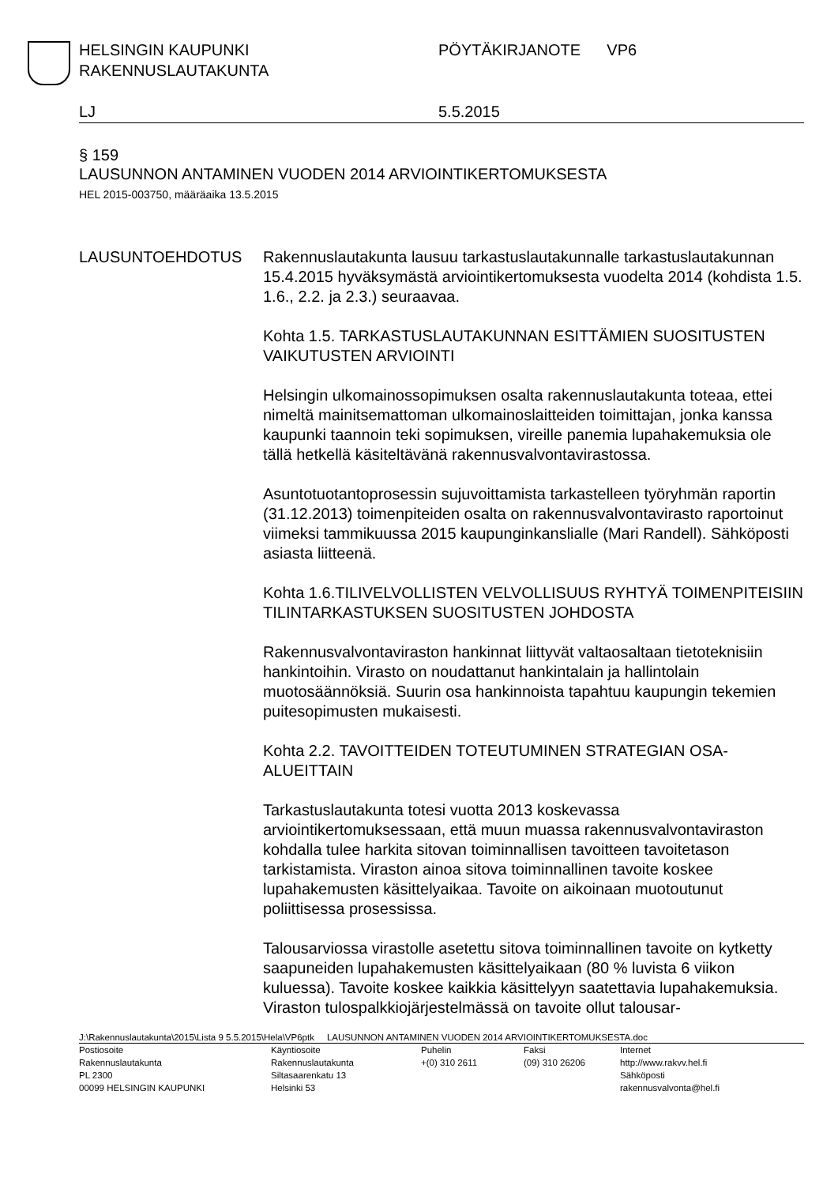HELSINGIN KAUPUNKI
RAKENNUSLAUTAKUNTA
PÖYTÄKIRJANOTE VP6
LJ 5.5.2015
§ 159
LAUSUNNON ANTAMINEN VUODEN 2014 ARVIOINTIKERTOMUKSESTA
HEL 2015-003750, määräaika 13.5.2015
LAUSUNTOEHDOTUS Rakennuslautakunta lausuu tarkastuslautakunnalle tarkastuslautakunnan 15.4.2015 hyväksymästä arviointikertomuksesta vuodelta 2014 (kohdista 1.5. 1.6., 2.2. ja 2.3.) seuraavaa.
Kohta 1.5. TARKASTUSLAUTAKUNNAN ESITTÄMIEN SUOSITUSTEN VAIKUTUSTEN ARVIOINTI
Helsingin ulkomainossopimuksen osalta rakennuslautakunta toteaa, ettei nimeltä mainitsemattoman ulkomainoslaitteiden toimittajan, jonka kanssa kaupunki taannoin teki sopimuksen, vireille panemia lupahakemuksia ole tällä hetkellä käsiteltävänä rakennusvalvontavirastossa.
Asuntotuotantoprosessin sujuvoittamista tarkastelleen työryhmän raportin (31.12.2013) toimenpiteiden osalta on rakennusvalvontavirasto raportoinut viimeksi tammikuussa 2015 kaupunginkanslialle (Mari Randell). Sähköposti asiasta liitteenä.
Kohta 1.6.TILIVELVOLLISTEN VELVOLLISUUS RYHTYÄ TOIMENPITEISIIN TILINTARKASTUKSEN SUOSITUSTEN JOHDOSTA
Rakennusvalvontaviraston hankinnat liittyvät valtaosaltaan tietoteknisiin hankintoihin. Virasto on noudattanut hankintalain ja hallintolain muotosäännöksiä. Suurin osa hankinnoista tapahtuu kaupungin tekemien puitesopimusten mukaisesti.
Kohta 2.2. TAVOITTEIDEN TOTEUTUMINEN STRATEGIAN OSA-ALUEITTAIN
Tarkastuslautakunta totesi vuotta 2013 koskevassa arviointikertomuksessaan, että muun muassa rakennusvalvontaviraston kohdalla tulee harkita sitovan toiminnallisen tavoitteen tavoitetason tarkistamista. Viraston ainoa sitova toiminnallinen tavoite koskee lupahakemusten käsittelyaikaa. Tavoite on aikoinaan muotoutunut poliittisessa prosessissa.
Talousarviossa virastolle asetettu sitova toiminnallinen tavoite on kytketty saapuneiden lupahakemusten käsittelyaikaan (80 % luvista 6 viikon kuluessa). Tavoite koskee kaikkia käsittelyyn saatettavia lupahakemuksia. Viraston tulospalkkiojärjestelmässä on tavoite ollut talousar-
J:\Rakennuslautakunta\2015\Lista 9 5.5.2015\Hela\VP6ptk LAUSUNNON ANTAMINEN VUODEN 2014 ARVIOINTIKERTOMUKSESTA.doc
Postiosoite
Rakennuslautakunta
PL 2300
00099 HELSINGIN KAUPUNKI
Käyntiosoite
Rakennuslautakunta
Siltasaarenkatu 13
Helsinki 53
Puhelin
+(0) 310 2611
Faksi
(09) 310 26206
Internet
http://www.rakvv.hel.fi
Sähköposti
rakennusvalvonta@hel.fi